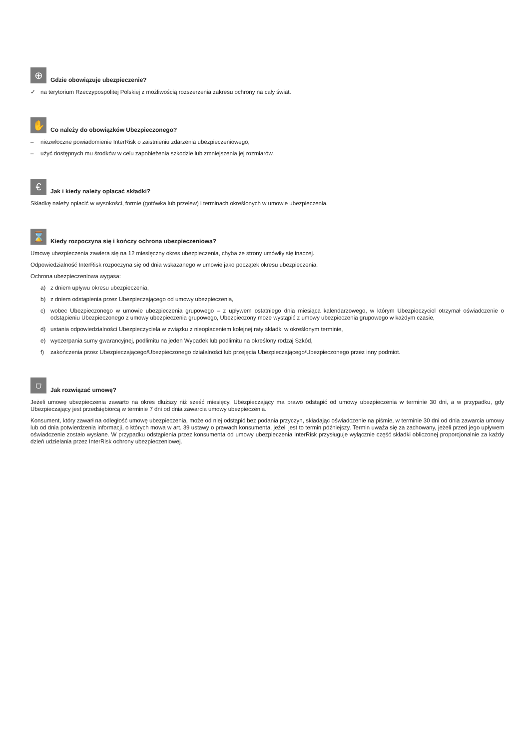⊕
Gdzie obowiązuje ubezpieczenie?
✓ na terytorium Rzeczypospolitej Polskiej z możliwością rozszerzenia zakresu ochrony na cały świat.
✋
Co należy do obowiązków Ubezpieczonego?
– niezwłoczne powiadomienie InterRisk o zaistnieniu zdarzenia ubezpieczeniowego,
– użyć dostępnych mu środków w celu zapobieżenia szkodzie lub zmniejszenia jej rozmiarów.
€
Jak i kiedy należy opłacać składki?
Składkę należy opłacić w wysokości, formie (gotówka lub przelew) i terminach określonych w umowie ubezpieczenia.
⌛
Kiedy rozpoczyna się i kończy ochrona ubezpieczeniowa?
Umowę ubezpieczenia zawiera się na 12 miesięczny okres ubezpieczenia, chyba że strony umówiły się inaczej.
Odpowiedzialność InterRisk rozpoczyna się od dnia wskazanego w umowie jako początek okresu ubezpieczenia.
Ochrona ubezpieczeniowa wygasa:
a) z dniem upływu okresu ubezpieczenia,
b) z dniem odstąpienia przez Ubezpieczającego od umowy ubezpieczenia,
c) wobec Ubezpieczonego w umowie ubezpieczenia grupowego – z upływem ostatniego dnia miesiąca kalendarzowego, w którym Ubezpieczyciel otrzymał oświadczenie o odstąpieniu Ubezpieczonego z umowy ubezpieczenia grupowego, Ubezpieczony może wystąpić z umowy ubezpieczenia grupowego w każdym czasie,
d) ustania odpowiedzialności Ubezpieczyciela w związku z nieopłaceniem kolejnej raty składki w określonym terminie,
e) wyczerpania sumy gwarancyjnej, podlimitu na jeden Wypadek lub podlimitu na określony rodzaj Szkód,
f) zakończenia przez Ubezpieczającego/Ubezpieczonego działalności lub przejęcia Ubezpieczającego/Ubezpieczonego przez inny podmiot.
⛉
Jak rozwiązać umowę?
Jeżeli umowę ubezpieczenia zawarto na okres dłuższy niż sześć miesięcy, Ubezpieczający ma prawo odstąpić od umowy ubezpieczenia w terminie 30 dni, a w przypadku, gdy Ubezpieczający jest przedsiębiorcą w terminie 7 dni od dnia zawarcia umowy ubezpieczenia.
Konsument, który zawarł na odległość umowę ubezpieczenia, może od niej odstąpić bez podania przyczyn, składając oświadczenie na piśmie, w terminie 30 dni od dnia zawarcia umowy lub od dnia potwierdzenia informacji, o których mowa w art. 39 ustawy o prawach konsumenta, jeżeli jest to termin późniejszy. Termin uważa się za zachowany, jeżeli przed jego upływem oświadczenie zostało wysłane. W przypadku odstąpienia przez konsumenta od umowy ubezpieczenia InterRisk przysługuje wyłącznie część składki obliczonej proporcjonalnie za każdy dzień udzielania przez InterRisk ochrony ubezpieczeniowej.